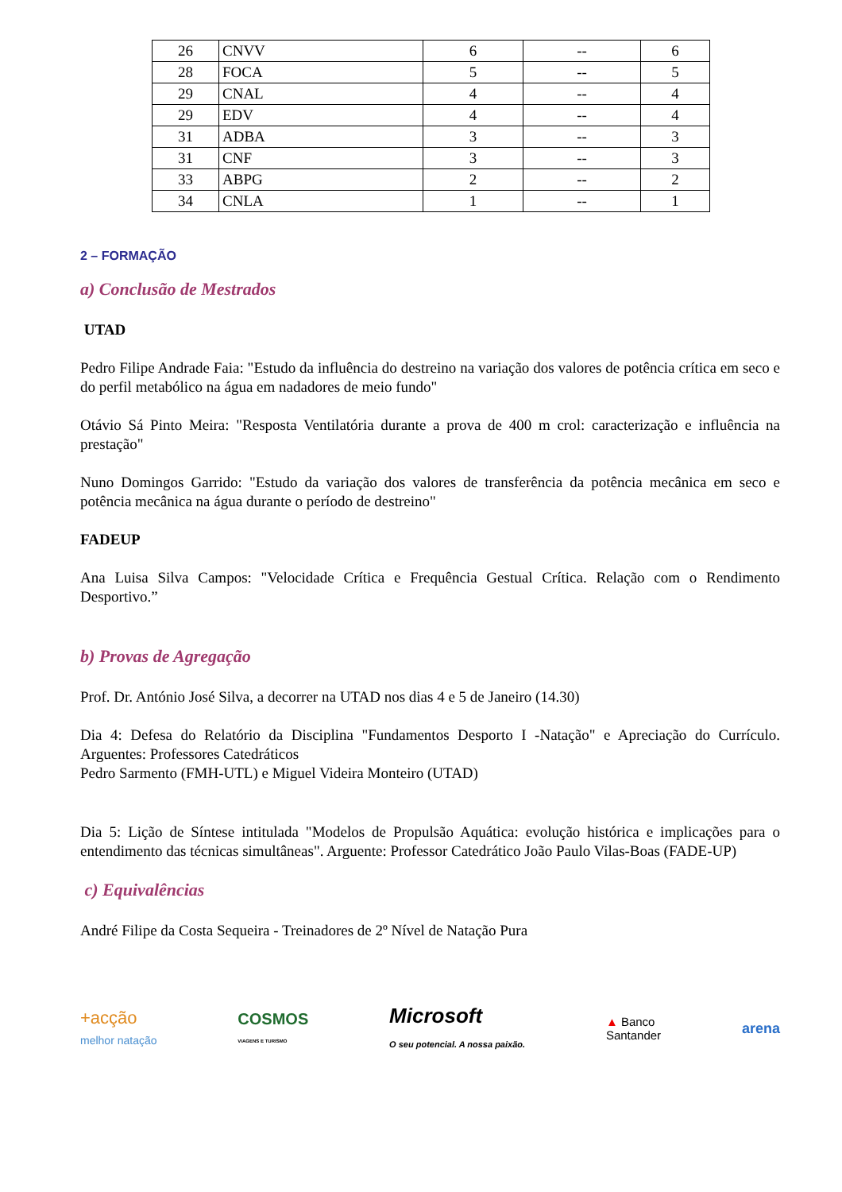| 26 | CNVV | 6 | -- | 6 |
| 28 | FOCA | 5 | -- | 5 |
| 29 | CNAL | 4 | -- | 4 |
| 29 | EDV | 4 | -- | 4 |
| 31 | ADBA | 3 | -- | 3 |
| 31 | CNF | 3 | -- | 3 |
| 33 | ABPG | 2 | -- | 2 |
| 34 | CNLA | 1 | -- | 1 |
2 – FORMAÇÃO
a) Conclusão de Mestrados
UTAD
Pedro Filipe Andrade Faia: "Estudo da influência do destreino na variação dos valores de potência crítica em seco e do perfil metabólico na água em nadadores de meio fundo"
Otávio Sá Pinto Meira: "Resposta Ventilatória durante a prova de 400 m crol: caracterização e influência na prestação"
Nuno Domingos Garrido: "Estudo da variação dos valores de transferência da potência mecânica em seco e potência mecânica na água durante o período de destreino"
FADEUP
Ana Luisa Silva Campos: "Velocidade Crítica e Frequência Gestual Crítica. Relação com o Rendimento Desportivo.”
b) Provas de Agregação
Prof. Dr. António José Silva, a decorrer na UTAD nos dias 4 e 5 de Janeiro (14.30)
Dia 4: Defesa do Relatório da Disciplina "Fundamentos Desporto I -Natação" e Apreciação do Currículo. Arguentes: Professores Catedráticos
Pedro Sarmento (FMH-UTL) e Miguel Videira Monteiro (UTAD)
Dia 5: Lição de Síntese intitulada "Modelos de Propulsão Aquática: evolução histórica e implicações para o entendimento das técnicas simultâneas". Arguente: Professor Catedrático João Paulo Vilas-Boas (FADE-UP)
c) Equivalências
André Filipe da Costa Sequeira - Treinadores de 2º Nível de Natação Pura
+acção
melhor natação
COSMOS
VIAGENS E TURISMO
Microsoft
O seu potencial. A nossa paixão.
▲ Banco
Santander
arena